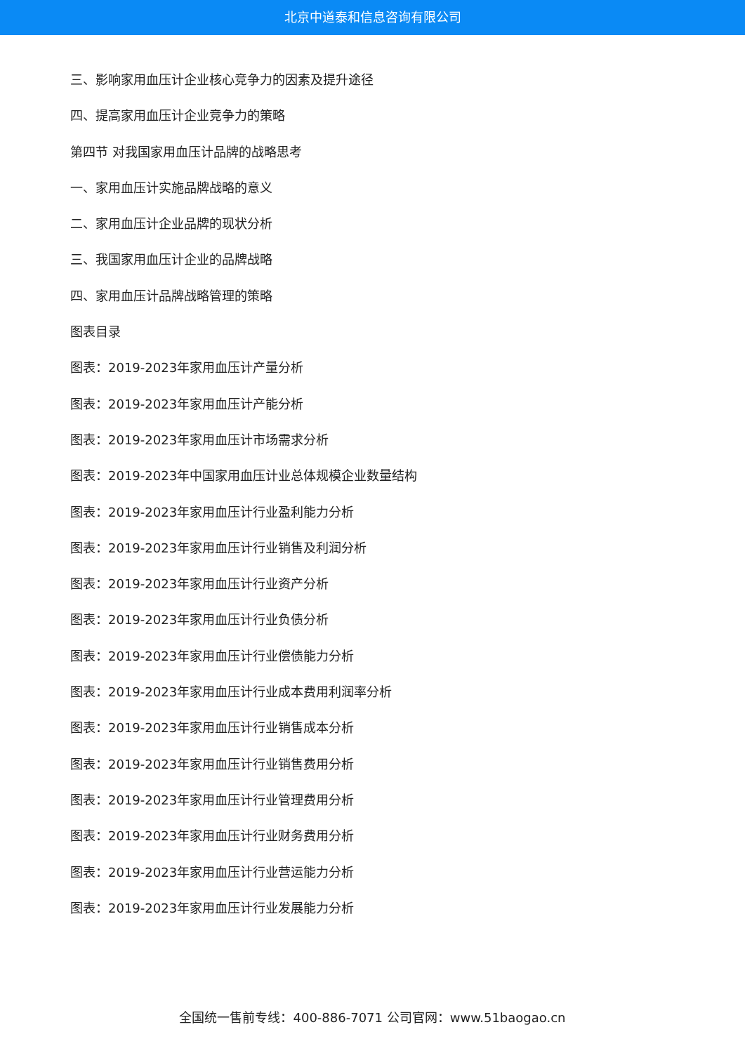北京中道泰和信息咨询有限公司
三、影响家用血压计企业核心竞争力的因素及提升途径
四、提高家用血压计企业竞争力的策略
第四节 对我国家用血压计品牌的战略思考
一、家用血压计实施品牌战略的意义
二、家用血压计企业品牌的现状分析
三、我国家用血压计企业的品牌战略
四、家用血压计品牌战略管理的策略
图表目录
图表：2019-2023年家用血压计产量分析
图表：2019-2023年家用血压计产能分析
图表：2019-2023年家用血压计市场需求分析
图表：2019-2023年中国家用血压计业总体规模企业数量结构
图表：2019-2023年家用血压计行业盈利能力分析
图表：2019-2023年家用血压计行业销售及利润分析
图表：2019-2023年家用血压计行业资产分析
图表：2019-2023年家用血压计行业负债分析
图表：2019-2023年家用血压计行业偿债能力分析
图表：2019-2023年家用血压计行业成本费用利润率分析
图表：2019-2023年家用血压计行业销售成本分析
图表：2019-2023年家用血压计行业销售费用分析
图表：2019-2023年家用血压计行业管理费用分析
图表：2019-2023年家用血压计行业财务费用分析
图表：2019-2023年家用血压计行业营运能力分析
图表：2019-2023年家用血压计行业发展能力分析
全国统一售前专线：400-886-7071 公司官网：www.51baogao.cn